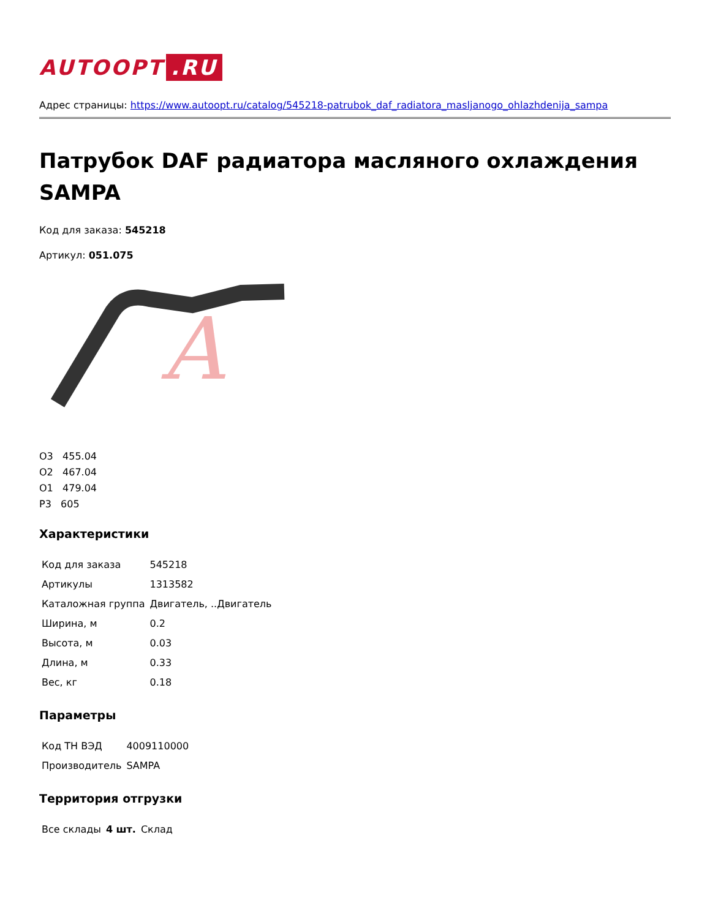AUTOOPT.RU
Адрес страницы: https://www.autoopt.ru/catalog/545218-patrubok_daf_radiatora_masljanogo_ohlazhdenija_sampa
Патрубок DAF радиатора масляного охлаждения SAMPA
Код для заказа: 545218
Артикул: 051.075
A
О3 455.04
О2 467.04
О1 479.04
Р3 605
Характеристики
| Код для заказа | 545218 |
| Артикулы | 1313582 |
| Каталожная группа | Двигатель, ..Двигатель |
| Ширина, м | 0.2 |
| Высота, м | 0.03 |
| Длина, м | 0.33 |
| Вес, кг | 0.18 |
Параметры
| Код ТН ВЭД | 4009110000 |
| Производитель | SAMPA |
Территория отгрузки
| Все склады | 4 шт. | Склад |